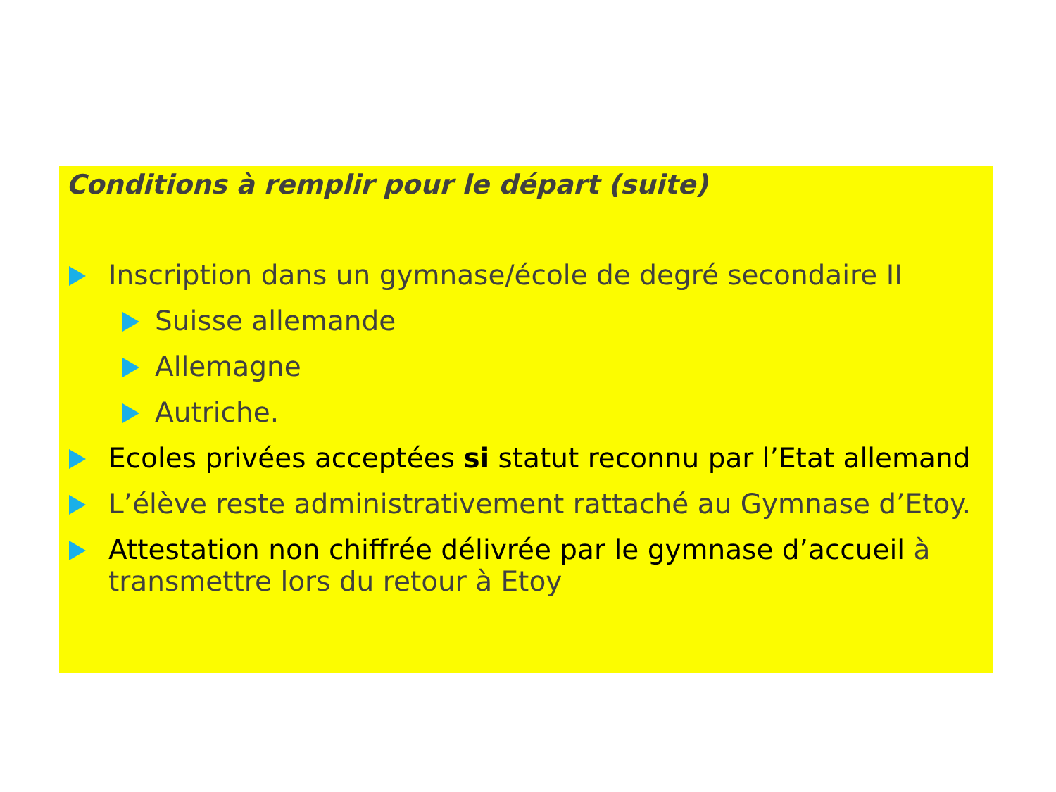Conditions à remplir pour le départ (suite)
Inscription dans un gymnase/école de degré secondaire II
Suisse allemande
Allemagne
Autriche.
Ecoles privées acceptées si statut reconnu par l’Etat allemand
L’élève reste administrativement rattaché au Gymnase d’Etoy.
Attestation non chiffrée délivrée par le gymnase d’accueil à transmettre lors du retour à Etoy